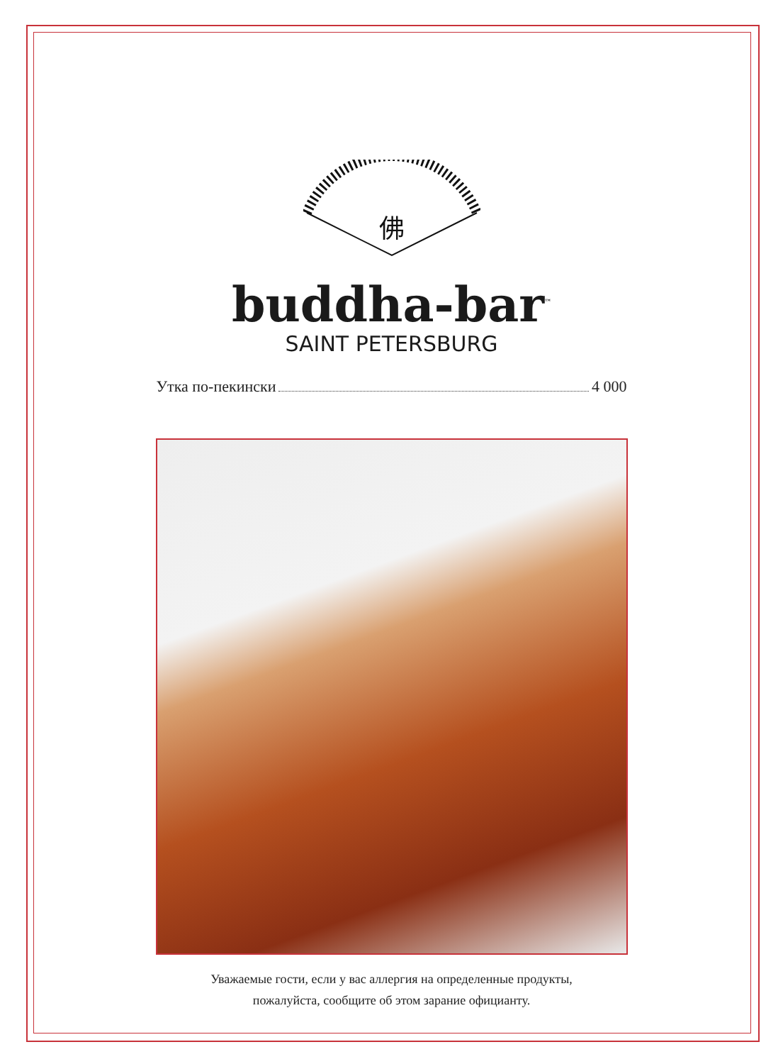佛
buddha-bar<sup>™</sup>
SAINT PETERSBURG
Утка по-пекински 4 000
Уважаемые гости, если у вас аллергия на определенные продукты,
пожалуйста, сообщите об этом зарание официанту.